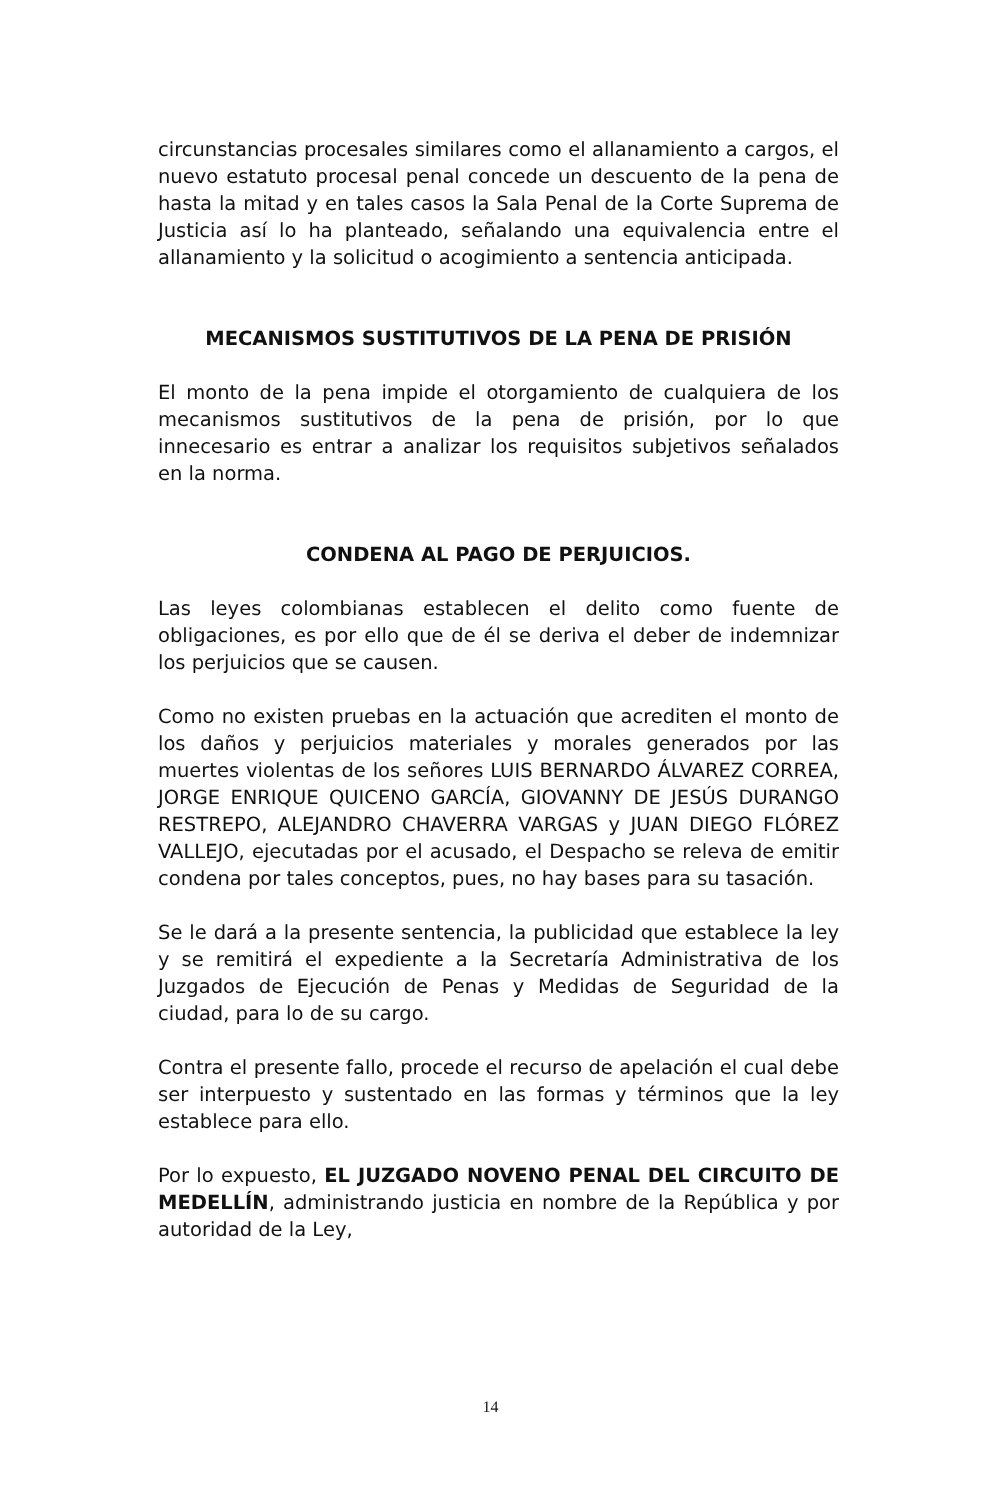circunstancias procesales similares como el allanamiento a cargos, el nuevo estatuto procesal penal concede un descuento de la pena de hasta la mitad y en tales casos la Sala Penal de la Corte Suprema de Justicia así lo ha planteado, señalando una equivalencia entre el allanamiento y la solicitud o acogimiento a sentencia anticipada.
MECANISMOS SUSTITUTIVOS DE LA PENA DE PRISIÓN
El monto de la pena impide el otorgamiento de cualquiera de los mecanismos sustitutivos de la pena de prisión, por lo que innecesario es entrar a analizar los requisitos subjetivos señalados en la norma.
CONDENA AL PAGO DE PERJUICIOS.
Las leyes colombianas establecen el delito como fuente de obligaciones, es por ello que de él se deriva el deber de indemnizar los perjuicios que se causen.
Como no existen pruebas en la actuación que acrediten el monto de los daños y perjuicios materiales y morales generados por las muertes violentas de los señores LUIS BERNARDO ÁLVAREZ CORREA, JORGE ENRIQUE QUICENO GARCÍA, GIOVANNY DE JESÚS DURANGO RESTREPO, ALEJANDRO CHAVERRA VARGAS y JUAN DIEGO FLÓREZ VALLEJO, ejecutadas por el acusado, el Despacho se releva de emitir condena por tales conceptos, pues, no hay bases para su tasación.
Se le dará a la presente sentencia, la publicidad que establece la ley y se remitirá el expediente a la Secretaría Administrativa de los Juzgados de Ejecución de Penas y Medidas de Seguridad de la ciudad, para lo de su cargo.
Contra el presente fallo, procede el recurso de apelación el cual debe ser interpuesto y sustentado en las formas y términos que la ley establece para ello.
Por lo expuesto, EL JUZGADO NOVENO PENAL DEL CIRCUITO DE MEDELLÍN, administrando justicia en nombre de la República y por autoridad de la Ley,
14